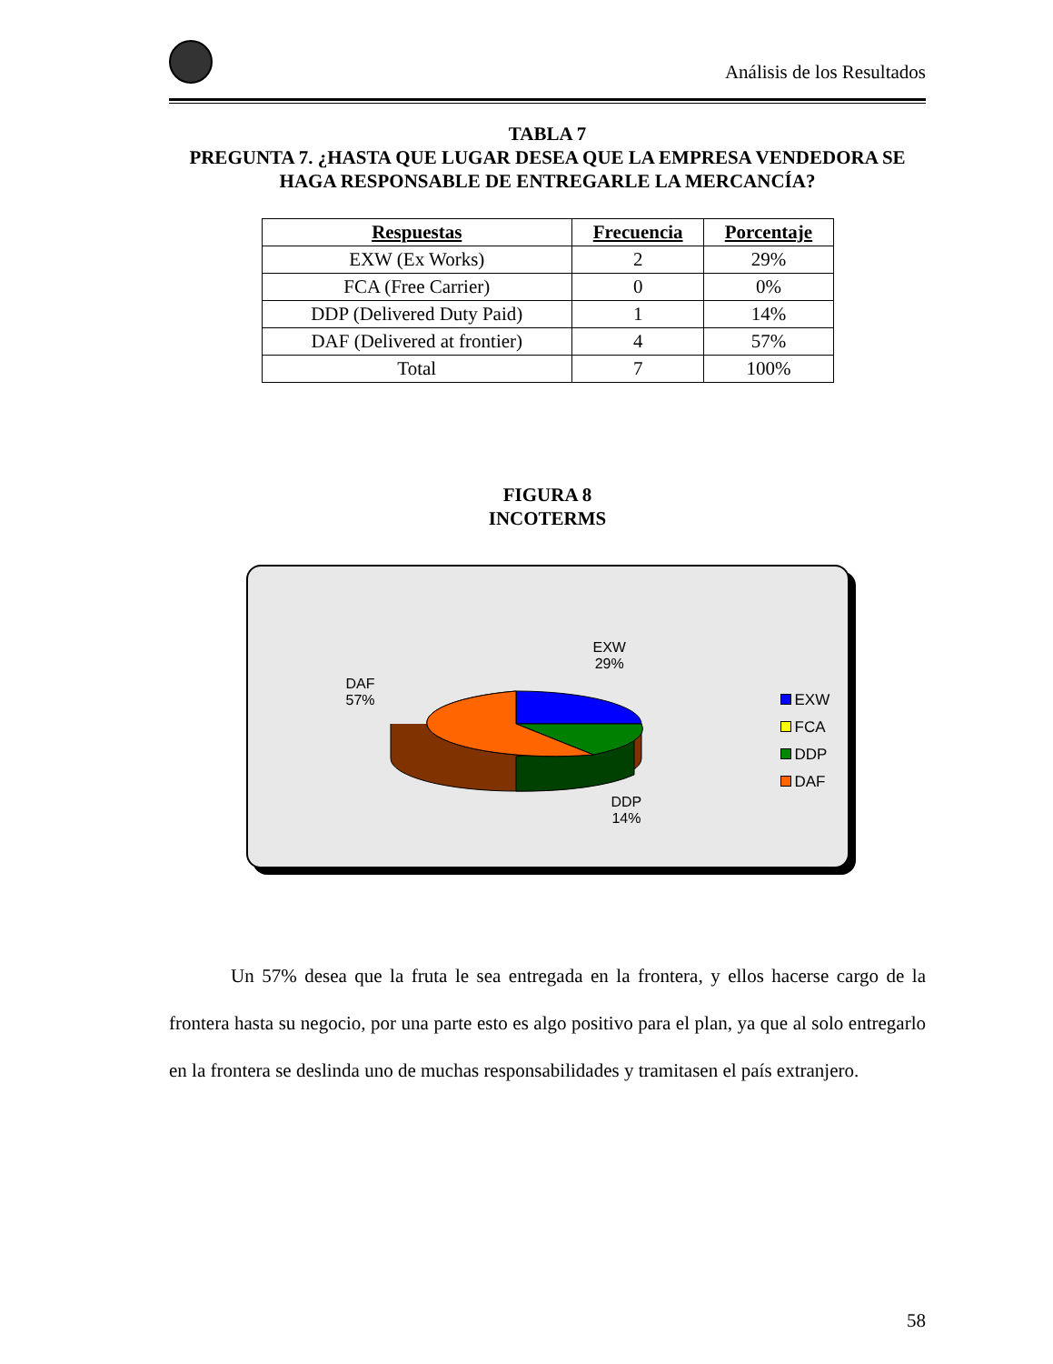Análisis de los Resultados
TABLA 7
PREGUNTA 7. ¿HASTA QUE LUGAR DESEA QUE LA EMPRESA VENDEDORA SE HAGA RESPONSABLE DE ENTREGARLE LA MERCANCÍA?
| Respuestas | Frecuencia | Porcentaje |
| --- | --- | --- |
| EXW (Ex Works) | 2 | 29% |
| FCA (Free Carrier) | 0 | 0% |
| DDP (Delivered Duty Paid) | 1 | 14% |
| DAF (Delivered at frontier) | 4 | 57% |
| Total | 7 | 100% |
FIGURA 8
INCOTERMS
EXW
29%
DAF
57%
DDP
14%
EXW
FCA
DDP
DAF
Un 57% desea que la fruta le sea entregada en la frontera, y ellos hacerse cargo de la frontera hasta su negocio, por una parte esto es algo positivo para el plan, ya que al solo entregarlo en la frontera se deslinda uno de muchas responsabilidades y tramitasen el país extranjero.
58